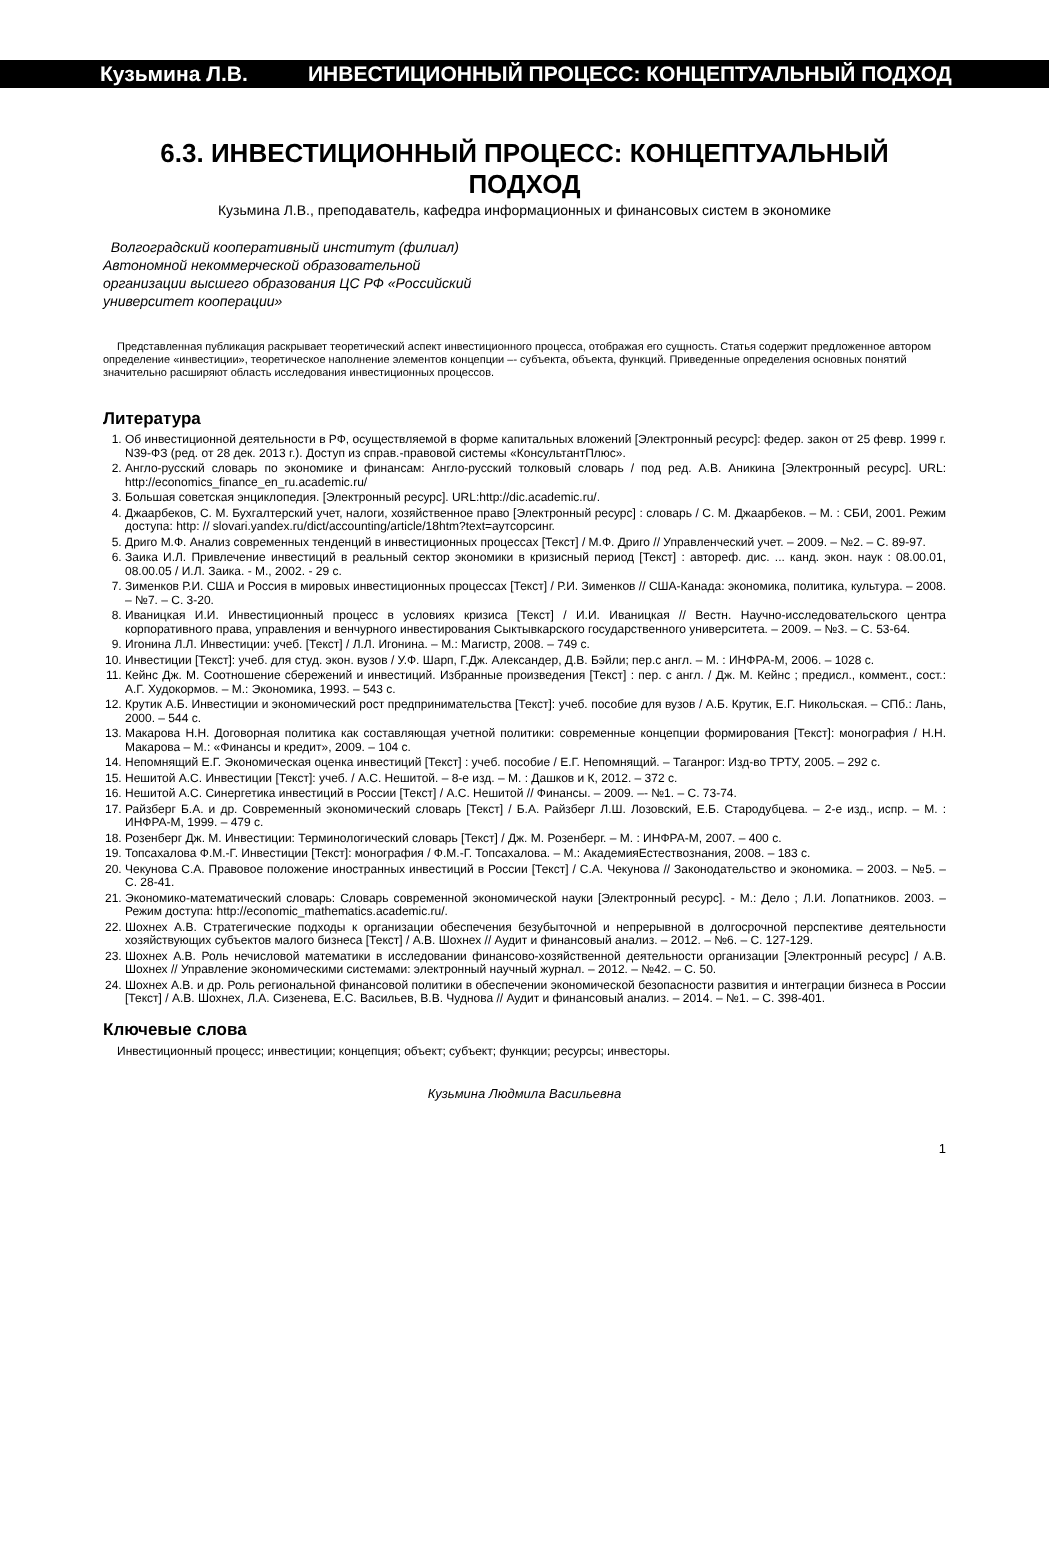Кузьмина Л.В. ИНВЕСТИЦИОННЫЙ ПРОЦЕСС: КОНЦЕПТУАЛЬНЫЙ ПОДХОД
6.3. ИНВЕСТИЦИОННЫЙ ПРОЦЕСС: КОНЦЕПТУАЛЬНЫЙ ПОДХОД
Кузьмина Л.В., преподаватель, кафедра информационных и финансовых систем в экономике
Волгоградский кооперативный институт (филиал) Автономной некоммерческой образовательной организации высшего образования ЦС РФ «Российский университет кооперации»
Представленная публикация раскрывает теоретический аспект инвестиционного процесса, отображая его сущность. Статья содержит предложенное автором определение «инвестиции», теоретическое наполнение элементов концепции –- субъекта, объекта, функций. Приведенные определения основных понятий значительно расширяют область исследования инвестиционных процессов.
Литература
1. Об инвестиционной деятельности в РФ, осуществляемой в форме капитальных вложений [Электронный ресурс]: федер. закон от 25 февр. 1999 г. N39-ФЗ (ред. от 28 дек. 2013 г.). Доступ из справ.-правовой системы «КонсультантПлюс».
2. Англо-русский словарь по экономике и финансам: Англо-русский толковый словарь / под ред. А.В. Аникина [Электронный ресурс]. URL: http://economics_finance_en_ru.academic.ru/
3. Большая советская энциклопедия. [Электронный ресурс]. URL:http://dic.academic.ru/.
4. Джаарбеков, С. М. Бухгалтерский учет, налоги, хозяйственное право [Электронный ресурс] : словарь / С. М. Джаарбеков. – М. : СБИ, 2001. Режим доступа: http: // slovari.yandex.ru/dict/accounting/article/18htm?text=аутсорсинг.
5. Дриго М.Ф. Анализ современных тенденций в инвестиционных процессах [Текст] / М.Ф. Дриго // Управленческий учет. – 2009. – №2. – С. 89-97.
6. Заика И.Л. Привлечение инвестиций в реальный сектор экономики в кризисный период [Текст] : автореф. дис. ... канд. экон. наук : 08.00.01, 08.00.05 / И.Л. Заика. - М., 2002. - 29 с.
7. Зименков Р.И. США и Россия в мировых инвестиционных процессах [Текст] / Р.И. Зименков // США-Канада: экономика, политика, культура. – 2008. – №7. – С. 3-20.
8. Иваницкая И.И. Инвестиционный процесс в условиях кризиса [Текст] / И.И. Иваницкая // Вестн. Научно-исследовательского центра корпоративного права, управления и венчурного инвестирования Сыктывкарского государственного университета. – 2009. – №3. – С. 53-64.
9. Игонина Л.Л. Инвестиции: учеб. [Текст] / Л.Л. Игонина. – М.: Магистр, 2008. – 749 с.
10. Инвестиции [Текст]: учеб. для студ. экон. вузов / У.Ф. Шарп, Г.Дж. Александер, Д.В. Бэйли; пер.с англ. – М. : ИНФРА-М, 2006. – 1028 с.
11. Кейнс Дж. М. Соотношение сбережений и инвестиций. Избранные произведения [Текст] : пер. с англ. / Дж. М. Кейнс ; предисл., коммент., сост.: А.Г. Худокормов. – М.: Экономика, 1993. – 543 с.
12. Крутик А.Б. Инвестиции и экономический рост предпринимательства [Текст]: учеб. пособие для вузов / А.Б. Крутик, Е.Г. Никольская. – СПб.: Лань, 2000. – 544 с.
13. Макарова Н.Н. Договорная политика как составляющая учетной политики: современные концепции формирования [Текст]: монография / Н.Н. Макарова – М.: «Финансы и кредит», 2009. – 104 с.
14. Непомнящий Е.Г. Экономическая оценка инвестиций [Текст] : учеб. пособие / Е.Г. Непомнящий. – Таганрог: Изд-во ТРТУ, 2005. – 292 с.
15. Нешитой А.С. Инвестиции [Текст]: учеб. / А.С. Нешитой. – 8-е изд. – М. : Дашков и К, 2012. – 372 с.
16. Нешитой А.С. Синергетика инвестиций в России [Текст] / А.С. Нешитой // Финансы. – 2009. –- №1. – С. 73-74.
17. Райзберг Б.А. и др. Современный экономический словарь [Текст] / Б.А. Райзберг Л.Ш. Лозовский, Е.Б. Стародубцева. – 2-е изд., испр. – М. : ИНФРА-М, 1999. – 479 с.
18. Розенберг Дж. М. Инвестиции: Терминологический словарь [Текст] / Дж. М. Розенберг. – М. : ИНФРА-М, 2007. – 400 с.
19. Топсахалова Ф.М.-Г. Инвестиции [Текст]: монография / Ф.М.-Г. Топсахалова. – М.: АкадемияЕстествознания, 2008. – 183 с.
20. Чекунова С.А. Правовое положение иностранных инвестиций в России [Текст] / С.А. Чекунова // Законодательство и экономика. – 2003. – №5. – С. 28-41.
21. Экономико-математический словарь: Словарь современной экономической науки [Электронный ресурс]. - М.: Дело ; Л.И. Лопатников. 2003. – Режим доступа: http://economic_mathematics.academic.ru/.
22. Шохнех А.В. Стратегические подходы к организации обеспечения безубыточной и непрерывной в долгосрочной перспективе деятельности хозяйствующих субъектов малого бизнеса [Текст] / А.В. Шохнех // Аудит и финансовый анализ. – 2012. – №6. – С. 127-129.
23. Шохнех А.В. Роль нечисловой математики в исследовании финансово-хозяйственной деятельности организации [Электронный ресурс] / А.В. Шохнех // Управление экономическими системами: электронный научный журнал. – 2012. – №42. – С. 50.
24. Шохнех А.В. и др. Роль региональной финансовой политики в обеспечении экономической безопасности развития и интеграции бизнеса в России [Текст] / А.В. Шохнех, Л.А. Сизенева, Е.С. Васильев, В.В. Чуднова // Аудит и финансовый анализ. – 2014. – №1. – С. 398-401.
Ключевые слова
Инвестиционный процесс; инвестиции; концепция; объект; субъект; функции; ресурсы; инвесторы.
Кузьмина Людмила Васильевна
1